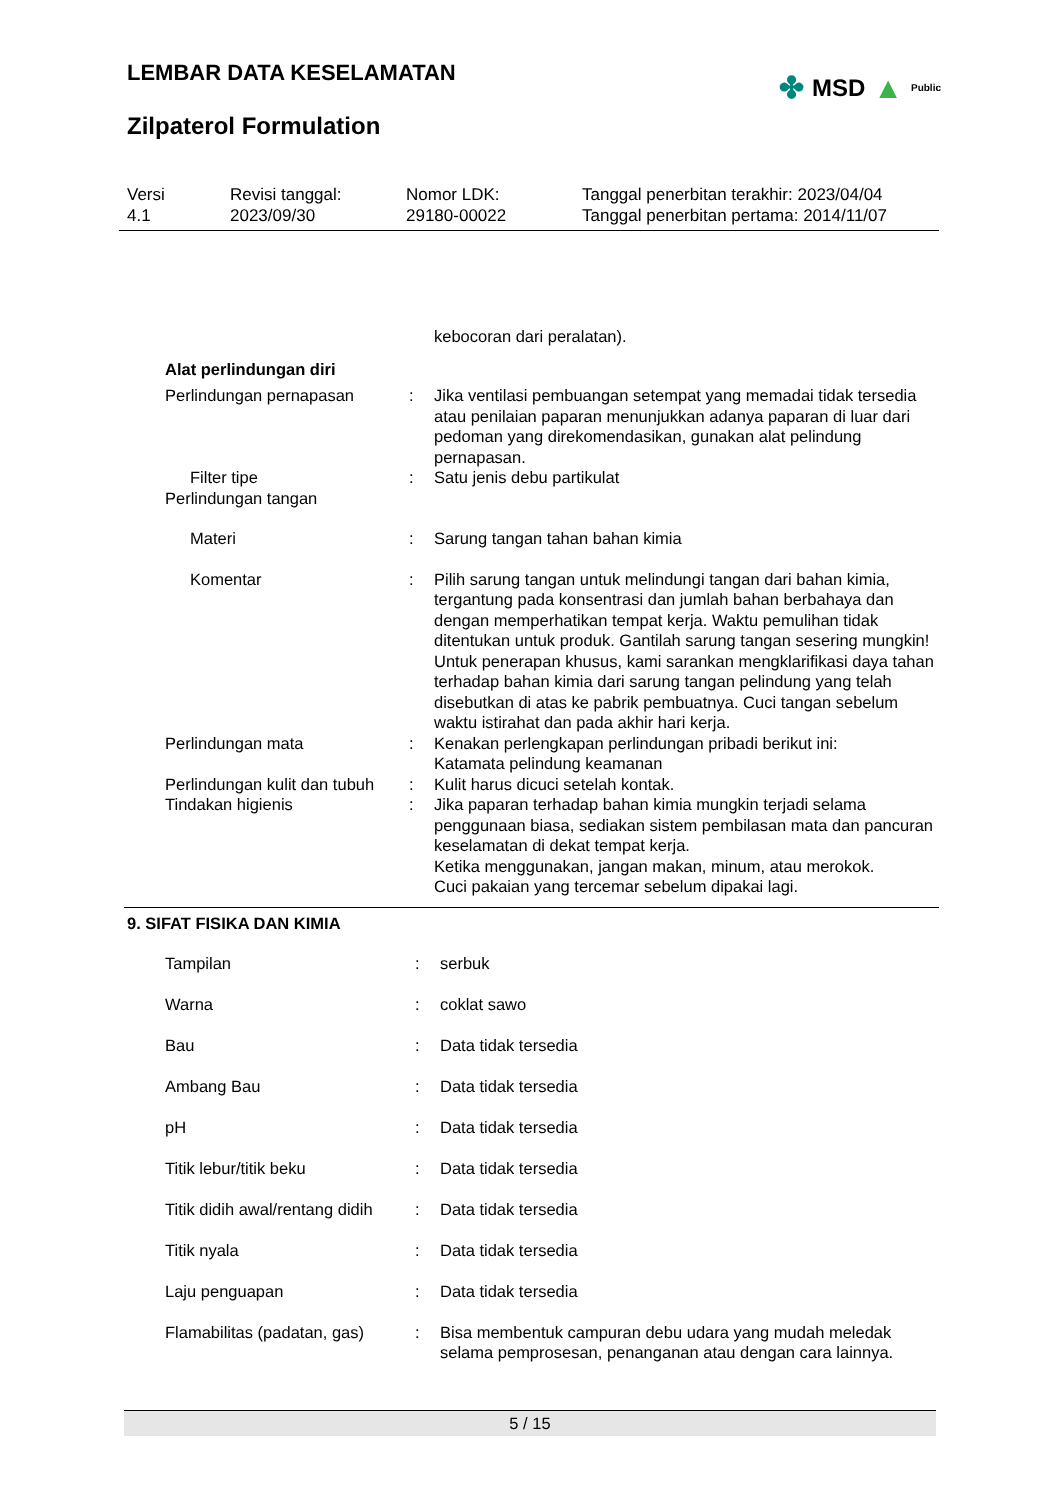✤ MSD ▲ Public
LEMBAR DATA KESELAMATAN
Zilpaterol Formulation
Versi
4.1
Revisi tanggal:
2023/09/30
Nomor LDK:
29180-00022
Tanggal penerbitan terakhir: 2023/04/04
Tanggal penerbitan pertama: 2014/11/07
| | | kebocoran dari peralatan). |
| Alat perlindungan diri | | |
| Perlindungan pernapasan | : | Jika ventilasi pembuangan setempat yang memadai tidak tersedia atau penilaian paparan menunjukkan adanya paparan di luar dari pedoman yang direkomendasikan, gunakan alat pelindung pernapasan. |
| Filter tipe | : | Satu jenis debu partikulat |
| Perlindungan tangan | | |
| Materi | : | Sarung tangan tahan bahan kimia |
| Komentar | : | Pilih sarung tangan untuk melindungi tangan dari bahan kimia, tergantung pada konsentrasi dan jumlah bahan berbahaya dan dengan memperhatikan tempat kerja. Waktu pemulihan tidak ditentukan untuk produk. Gantilah sarung tangan sesering mungkin! Untuk penerapan khusus, kami sarankan mengklarifikasi daya tahan terhadap bahan kimia dari sarung tangan pelindung yang telah disebutkan di atas ke pabrik pembuatnya. Cuci tangan sebelum waktu istirahat dan pada akhir hari kerja. |
| Perlindungan mata | : | Kenakan perlengkapan perlindungan pribadi berikut ini: Katamata pelindung keamanan |
| Perlindungan kulit dan tubuh | : | Kulit harus dicuci setelah kontak. |
| Tindakan higienis | : | Jika paparan terhadap bahan kimia mungkin terjadi selama penggunaan biasa, sediakan sistem pembilasan mata dan pancuran keselamatan di dekat tempat kerja. Ketika menggunakan, jangan makan, minum, atau merokok. Cuci pakaian yang tercemar sebelum dipakai lagi. |
9. SIFAT FISIKA DAN KIMIA
| Tampilan | : | serbuk |
| Warna | : | coklat sawo |
| Bau | : | Data tidak tersedia |
| Ambang Bau | : | Data tidak tersedia |
| pH | : | Data tidak tersedia |
| Titik lebur/titik beku | : | Data tidak tersedia |
| Titik didih awal/rentang didih | : | Data tidak tersedia |
| Titik nyala | : | Data tidak tersedia |
| Laju penguapan | : | Data tidak tersedia |
| Flamabilitas (padatan, gas) | : | Bisa membentuk campuran debu udara yang mudah meledak selama pemprosesan, penanganan atau dengan cara lainnya. |
5 / 15